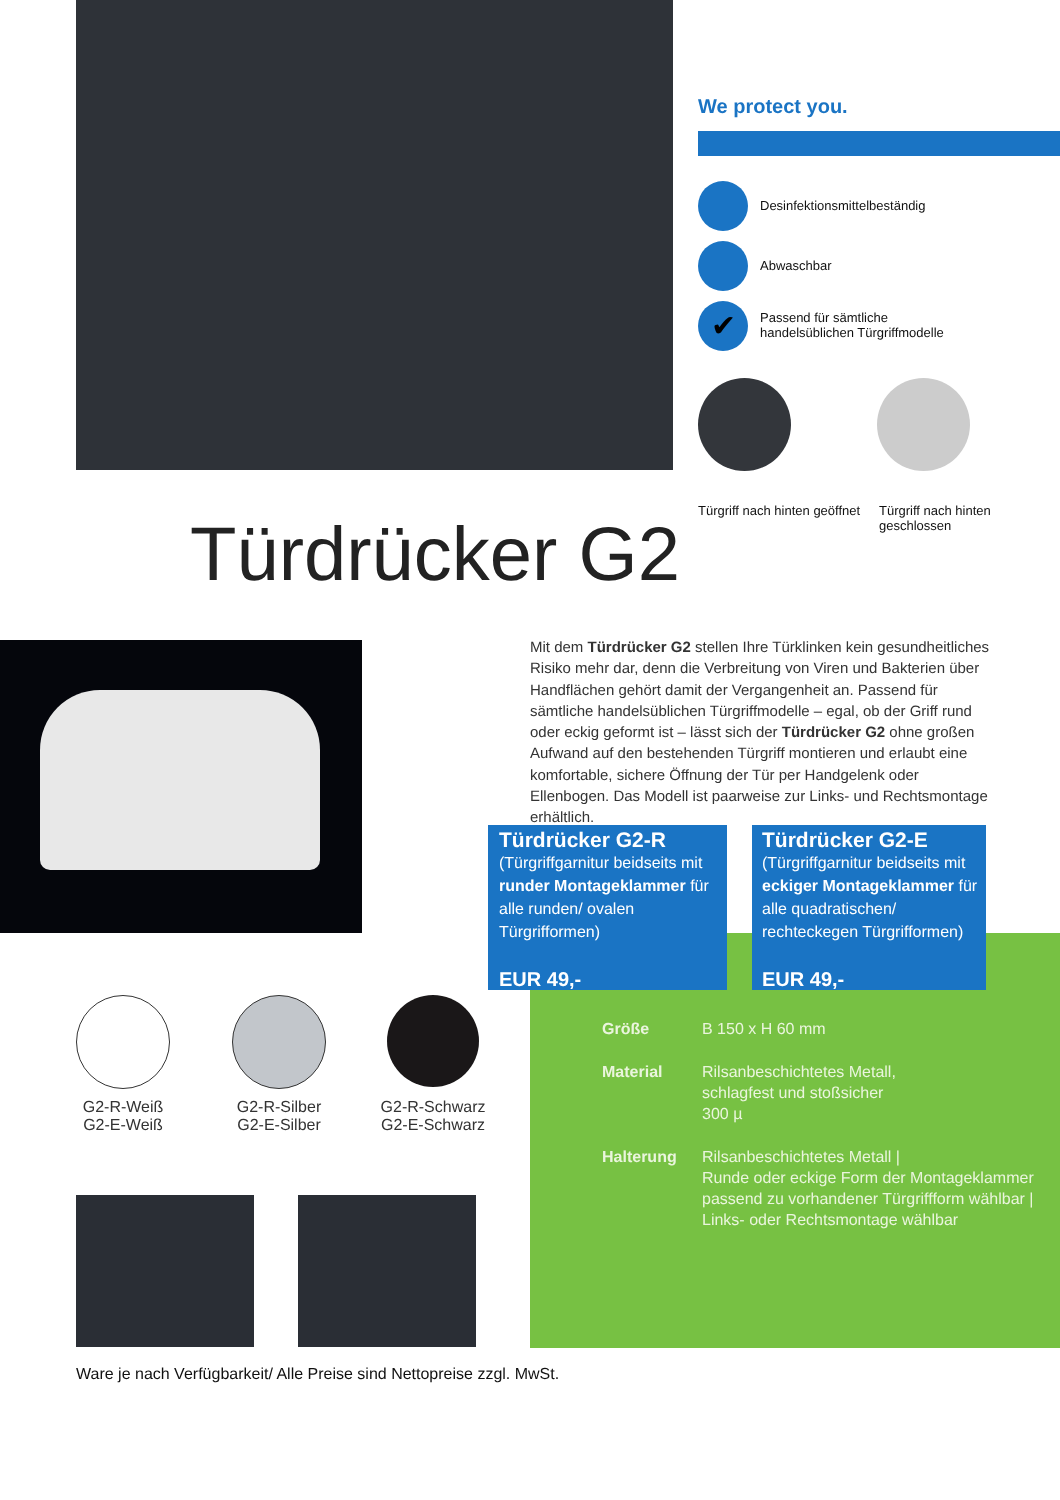We protect you.
Desinfektionsmittelbeständig
Abwaschbar
✔
Passend für sämtliche
handelsüblichen Türgriffmodelle
Türgriff nach hinten geöffnet
Türgriff nach hinten geschlossen
Türdrücker G2
Mit dem Türdrücker G2 stellen Ihre Türklinken kein gesundheitliches Risiko mehr dar, denn die Verbreitung von Viren und Bakterien über Handflächen gehört damit der Vergangenheit an. Passend für sämtliche handelsüblichen Türgriffmodelle – egal, ob der Griff rund oder eckig geformt ist – lässt sich der Türdrücker G2 ohne großen Aufwand auf den bestehenden Türgriff montieren und erlaubt eine komfortable, sichere Öffnung der Tür per Handgelenk oder Ellenbogen. Das Modell ist paarweise zur Links- und Rechtsmontage erhältlich.
Türdrücker G2-R
(Türgriffgarnitur beidseits mit runder Montageklammer für alle runden/ ovalen Türgrifformen)
EUR 49,-
Türdrücker G2-E
(Türgriffgarnitur beidseits mit eckiger Montageklammer für alle quadratischen/ rechteckegen Türgrifformen)
EUR 49,-
Größe B 150 x H 60 mm
Material Rilsanbeschichtetes Metall,
schlagfest und stoßsicher
300 µ
Halterung Rilsanbeschichtetes Metall |
Runde oder eckige Form der Montageklammer
passend zu vorhandener Türgriffform wählbar |
Links- oder Rechtsmontage wählbar
G2-R-Weiß
G2-E-Weiß
G2-R-Silber
G2-E-Silber
G2-R-Schwarz
G2-E-Schwarz
Ware je nach Verfügbarkeit/ Alle Preise sind Nettopreise zzgl. MwSt.